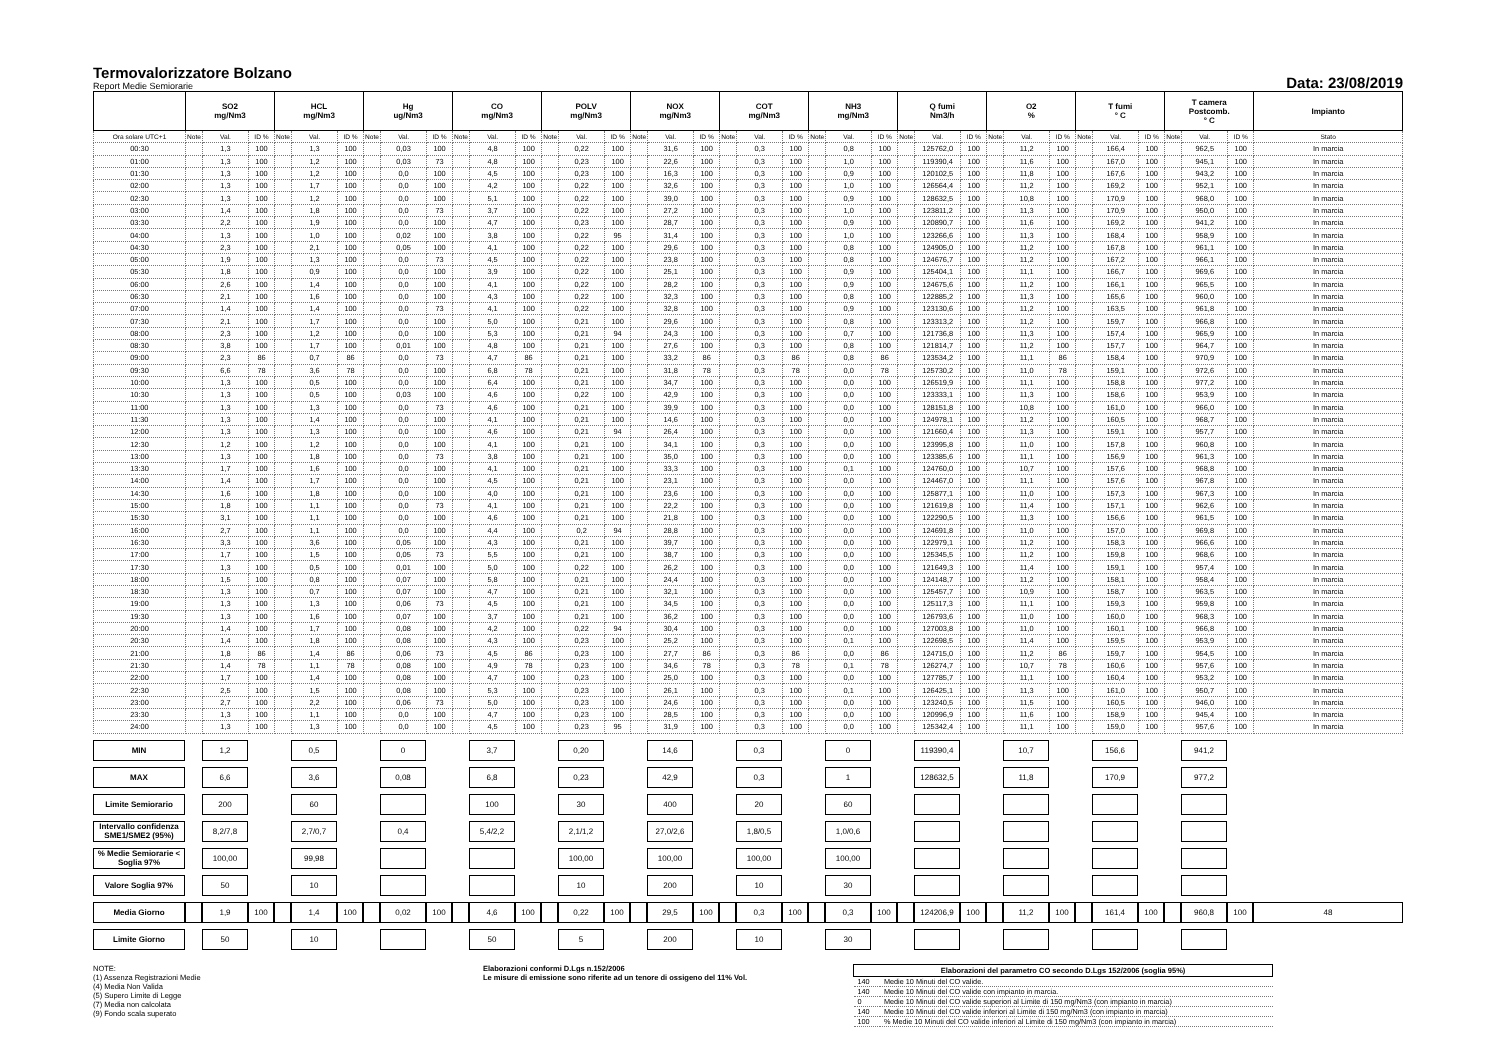Termovalorizzatore Bolzano
Report Medie Semiorarie
Data: 23/08/2019
| | SO2 mg/Nm3 | | | HCL mg/Nm3 | | | Hg ug/Nm3 | | | CO mg/Nm3 | | | POLV mg/Nm3 | | | NOX mg/Nm3 | | | COT mg/Nm3 | | | NH3 mg/Nm3 | | | Q fumi Nm3/h | | | O2 % | | | T fumi ° C | | | T camera Postcomb. ° C | | | Impianto |
| --- | --- | --- | --- | --- | --- | --- | --- | --- | --- | --- | --- | --- | --- | --- | --- | --- | --- | --- | --- | --- | --- | --- | --- | --- | --- | --- | --- | --- | --- | --- | --- | --- | --- | --- | --- | --- | --- |
| Ora solare UTC+1 | Note | Val. | ID % | Note | Val. | ID % | Note | Val. | ID % | Note | Val. | ID % | Note | Val. | ID % | Note | Val. | ID % | Note | Val. | ID % | Note | Val. | ID % | Note | Val. | ID % | Note | Val. | ID % | Note | Val. | ID % | Note | Val. | ID % | Stato |
| 00:30 | | 1,3 | 100 | | 1,3 | 100 | | 0,03 | 100 | | 4,8 | 100 | | 0,22 | 100 | | 31,6 | 100 | | 0,3 | 100 | | 0,8 | 100 | | 125762,0 | 100 | | 11,2 | 100 | | 166,4 | 100 | | 962,5 | 100 | In marcia |
| 01:00 | | 1,3 | 100 | | 1,2 | 100 | | 0,03 | 73 | | 4,8 | 100 | | 0,23 | 100 | | 22,6 | 100 | | 0,3 | 100 | | 1,0 | 100 | | 119390,4 | 100 | | 11,6 | 100 | | 167,0 | 100 | | 945,1 | 100 | In marcia |
| 01:30 | | 1,3 | 100 | | 1,2 | 100 | | 0,0 | 100 | | 4,5 | 100 | | 0,23 | 100 | | 16,3 | 100 | | 0,3 | 100 | | 0,9 | 100 | | 120102,5 | 100 | | 11,8 | 100 | | 167,6 | 100 | | 943,2 | 100 | In marcia |
| 02:00 | | 1,3 | 100 | | 1,7 | 100 | | 0,0 | 100 | | 4,2 | 100 | | 0,22 | 100 | | 32,6 | 100 | | 0,3 | 100 | | 1,0 | 100 | | 126564,4 | 100 | | 11,2 | 100 | | 169,2 | 100 | | 952,1 | 100 | In marcia |
| 02:30 | | 1,3 | 100 | | 1,2 | 100 | | 0,0 | 100 | | 5,1 | 100 | | 0,22 | 100 | | 39,0 | 100 | | 0,3 | 100 | | 0,9 | 100 | | 128632,5 | 100 | | 10,8 | 100 | | 170,9 | 100 | | 968,0 | 100 | In marcia |
| 03:00 | | 1,4 | 100 | | 1,8 | 100 | | 0,0 | 73 | | 3,7 | 100 | | 0,22 | 100 | | 27,2 | 100 | | 0,3 | 100 | | 1,0 | 100 | | 123811,2 | 100 | | 11,3 | 100 | | 170,9 | 100 | | 950,0 | 100 | In marcia |
| 03:30 | | 2,2 | 100 | | 1,9 | 100 | | 0,0 | 100 | | 4,7 | 100 | | 0,23 | 100 | | 28,7 | 100 | | 0,3 | 100 | | 0,9 | 100 | | 120890,7 | 100 | | 11,6 | 100 | | 169,2 | 100 | | 941,2 | 100 | In marcia |
| 04:00 | | 1,3 | 100 | | 1,0 | 100 | | 0,02 | 100 | | 3,8 | 100 | | 0,22 | 95 | | 31,4 | 100 | | 0,3 | 100 | | 1,0 | 100 | | 123266,6 | 100 | | 11,3 | 100 | | 168,4 | 100 | | 958,9 | 100 | In marcia |
| 04:30 | | 2,3 | 100 | | 2,1 | 100 | | 0,05 | 100 | | 4,1 | 100 | | 0,22 | 100 | | 29,6 | 100 | | 0,3 | 100 | | 0,8 | 100 | | 124905,0 | 100 | | 11,2 | 100 | | 167,8 | 100 | | 961,1 | 100 | In marcia |
| 05:00 | | 1,9 | 100 | | 1,3 | 100 | | 0,0 | 73 | | 4,5 | 100 | | 0,22 | 100 | | 23,8 | 100 | | 0,3 | 100 | | 0,8 | 100 | | 124676,7 | 100 | | 11,2 | 100 | | 167,2 | 100 | | 966,1 | 100 | In marcia |
| 05:30 | | 1,8 | 100 | | 0,9 | 100 | | 0,0 | 100 | | 3,9 | 100 | | 0,22 | 100 | | 25,1 | 100 | | 0,3 | 100 | | 0,9 | 100 | | 125404,1 | 100 | | 11,1 | 100 | | 166,7 | 100 | | 969,6 | 100 | In marcia |
| 06:00 | | 2,6 | 100 | | 1,4 | 100 | | 0,0 | 100 | | 4,1 | 100 | | 0,22 | 100 | | 28,2 | 100 | | 0,3 | 100 | | 0,9 | 100 | | 124675,6 | 100 | | 11,2 | 100 | | 166,1 | 100 | | 965,5 | 100 | In marcia |
| 06:30 | | 2,1 | 100 | | 1,6 | 100 | | 0,0 | 100 | | 4,3 | 100 | | 0,22 | 100 | | 32,3 | 100 | | 0,3 | 100 | | 0,8 | 100 | | 122885,2 | 100 | | 11,3 | 100 | | 165,6 | 100 | | 960,0 | 100 | In marcia |
| 07:00 | | 1,4 | 100 | | 1,4 | 100 | | 0,0 | 73 | | 4,1 | 100 | | 0,22 | 100 | | 32,8 | 100 | | 0,3 | 100 | | 0,9 | 100 | | 123130,6 | 100 | | 11,2 | 100 | | 163,5 | 100 | | 961,8 | 100 | In marcia |
| 07:30 | | 2,1 | 100 | | 1,7 | 100 | | 0,0 | 100 | | 5,0 | 100 | | 0,21 | 100 | | 29,6 | 100 | | 0,3 | 100 | | 0,8 | 100 | | 123313,2 | 100 | | 11,2 | 100 | | 159,7 | 100 | | 966,8 | 100 | In marcia |
| 08:00 | | 2,3 | 100 | | 1,2 | 100 | | 0,0 | 100 | | 5,3 | 100 | | 0,21 | 94 | | 24,3 | 100 | | 0,3 | 100 | | 0,7 | 100 | | 121736,8 | 100 | | 11,3 | 100 | | 157,4 | 100 | | 965,9 | 100 | In marcia |
| 08:30 | | 3,8 | 100 | | 1,7 | 100 | | 0,01 | 100 | | 4,8 | 100 | | 0,21 | 100 | | 27,6 | 100 | | 0,3 | 100 | | 0,8 | 100 | | 121814,7 | 100 | | 11,2 | 100 | | 157,7 | 100 | | 964,7 | 100 | In marcia |
| 09:00 | | 2,3 | 86 | | 0,7 | 86 | | 0,0 | 73 | | 4,7 | 86 | | 0,21 | 100 | | 33,2 | 86 | | 0,3 | 86 | | 0,8 | 86 | | 123534,2 | 100 | | 11,1 | 86 | | 158,4 | 100 | | 970,9 | 100 | In marcia |
| 09:30 | | 6,6 | 78 | | 3,6 | 78 | | 0,0 | 100 | | 6,8 | 78 | | 0,21 | 100 | | 31,8 | 78 | | 0,3 | 78 | | 0,0 | 78 | | 125730,2 | 100 | | 11,0 | 78 | | 159,1 | 100 | | 972,6 | 100 | In marcia |
| 10:00 | | 1,3 | 100 | | 0,5 | 100 | | 0,0 | 100 | | 6,4 | 100 | | 0,21 | 100 | | 34,7 | 100 | | 0,3 | 100 | | 0,0 | 100 | | 126519,9 | 100 | | 11,1 | 100 | | 158,8 | 100 | | 977,2 | 100 | In marcia |
| 10:30 | | 1,3 | 100 | | 0,5 | 100 | | 0,03 | 100 | | 4,6 | 100 | | 0,22 | 100 | | 42,9 | 100 | | 0,3 | 100 | | 0,0 | 100 | | 123333,1 | 100 | | 11,3 | 100 | | 158,6 | 100 | | 953,9 | 100 | In marcia |
| 11:00 | | 1,3 | 100 | | 1,3 | 100 | | 0,0 | 73 | | 4,6 | 100 | | 0,21 | 100 | | 39,9 | 100 | | 0,3 | 100 | | 0,0 | 100 | | 128151,8 | 100 | | 10,8 | 100 | | 161,0 | 100 | | 966,0 | 100 | In marcia |
| 11:30 | | 1,3 | 100 | | 1,4 | 100 | | 0,0 | 100 | | 4,1 | 100 | | 0,21 | 100 | | 14,6 | 100 | | 0,3 | 100 | | 0,0 | 100 | | 124978,1 | 100 | | 11,2 | 100 | | 160,5 | 100 | | 968,7 | 100 | In marcia |
| 12:00 | | 1,3 | 100 | | 1,3 | 100 | | 0,0 | 100 | | 4,6 | 100 | | 0,21 | 94 | | 26,4 | 100 | | 0,3 | 100 | | 0,0 | 100 | | 121660,4 | 100 | | 11,3 | 100 | | 159,1 | 100 | | 957,7 | 100 | In marcia |
| 12:30 | | 1,2 | 100 | | 1,2 | 100 | | 0,0 | 100 | | 4,1 | 100 | | 0,21 | 100 | | 34,1 | 100 | | 0,3 | 100 | | 0,0 | 100 | | 123995,8 | 100 | | 11,0 | 100 | | 157,8 | 100 | | 960,8 | 100 | In marcia |
| 13:00 | | 1,3 | 100 | | 1,8 | 100 | | 0,0 | 73 | | 3,8 | 100 | | 0,21 | 100 | | 35,0 | 100 | | 0,3 | 100 | | 0,0 | 100 | | 123385,6 | 100 | | 11,1 | 100 | | 156,9 | 100 | | 961,3 | 100 | In marcia |
| 13:30 | | 1,7 | 100 | | 1,6 | 100 | | 0,0 | 100 | | 4,1 | 100 | | 0,21 | 100 | | 33,3 | 100 | | 0,3 | 100 | | 0,1 | 100 | | 124760,0 | 100 | | 10,7 | 100 | | 157,6 | 100 | | 968,8 | 100 | In marcia |
| 14:00 | | 1,4 | 100 | | 1,7 | 100 | | 0,0 | 100 | | 4,5 | 100 | | 0,21 | 100 | | 23,1 | 100 | | 0,3 | 100 | | 0,0 | 100 | | 124467,0 | 100 | | 11,1 | 100 | | 157,6 | 100 | | 967,8 | 100 | In marcia |
| 14:30 | | 1,6 | 100 | | 1,8 | 100 | | 0,0 | 100 | | 4,0 | 100 | | 0,21 | 100 | | 23,6 | 100 | | 0,3 | 100 | | 0,0 | 100 | | 125877,1 | 100 | | 11,0 | 100 | | 157,3 | 100 | | 967,3 | 100 | In marcia |
| 15:00 | | 1,8 | 100 | | 1,1 | 100 | | 0,0 | 73 | | 4,1 | 100 | | 0,21 | 100 | | 22,2 | 100 | | 0,3 | 100 | | 0,0 | 100 | | 121619,8 | 100 | | 11,4 | 100 | | 157,1 | 100 | | 962,6 | 100 | In marcia |
| 15:30 | | 3,1 | 100 | | 1,1 | 100 | | 0,0 | 100 | | 4,6 | 100 | | 0,21 | 100 | | 21,8 | 100 | | 0,3 | 100 | | 0,0 | 100 | | 122290,5 | 100 | | 11,3 | 100 | | 156,6 | 100 | | 961,5 | 100 | In marcia |
| 16:00 | | 2,7 | 100 | | 1,1 | 100 | | 0,0 | 100 | | 4,4 | 100 | | 0,2 | 94 | | 28,8 | 100 | | 0,3 | 100 | | 0,0 | 100 | | 124691,8 | 100 | | 11,0 | 100 | | 157,0 | 100 | | 969,8 | 100 | In marcia |
| 16:30 | | 3,3 | 100 | | 3,6 | 100 | | 0,05 | 100 | | 4,3 | 100 | | 0,21 | 100 | | 39,7 | 100 | | 0,3 | 100 | | 0,0 | 100 | | 122979,1 | 100 | | 11,2 | 100 | | 158,3 | 100 | | 966,6 | 100 | In marcia |
| 17:00 | | 1,7 | 100 | | 1,5 | 100 | | 0,05 | 73 | | 5,5 | 100 | | 0,21 | 100 | | 38,7 | 100 | | 0,3 | 100 | | 0,0 | 100 | | 125345,5 | 100 | | 11,2 | 100 | | 159,8 | 100 | | 968,6 | 100 | In marcia |
| 17:30 | | 1,3 | 100 | | 0,5 | 100 | | 0,01 | 100 | | 5,0 | 100 | | 0,22 | 100 | | 26,2 | 100 | | 0,3 | 100 | | 0,0 | 100 | | 121649,3 | 100 | | 11,4 | 100 | | 159,1 | 100 | | 957,4 | 100 | In marcia |
| 18:00 | | 1,5 | 100 | | 0,8 | 100 | | 0,07 | 100 | | 5,8 | 100 | | 0,21 | 100 | | 24,4 | 100 | | 0,3 | 100 | | 0,0 | 100 | | 124148,7 | 100 | | 11,2 | 100 | | 158,1 | 100 | | 958,4 | 100 | In marcia |
| 18:30 | | 1,3 | 100 | | 0,7 | 100 | | 0,07 | 100 | | 4,7 | 100 | | 0,21 | 100 | | 32,1 | 100 | | 0,3 | 100 | | 0,0 | 100 | | 125457,7 | 100 | | 10,9 | 100 | | 158,7 | 100 | | 963,5 | 100 | In marcia |
| 19:00 | | 1,3 | 100 | | 1,3 | 100 | | 0,06 | 73 | | 4,5 | 100 | | 0,21 | 100 | | 34,5 | 100 | | 0,3 | 100 | | 0,0 | 100 | | 125117,3 | 100 | | 11,1 | 100 | | 159,3 | 100 | | 959,8 | 100 | In marcia |
| 19:30 | | 1,3 | 100 | | 1,6 | 100 | | 0,07 | 100 | | 3,7 | 100 | | 0,21 | 100 | | 36,2 | 100 | | 0,3 | 100 | | 0,0 | 100 | | 126793,6 | 100 | | 11,0 | 100 | | 160,0 | 100 | | 968,3 | 100 | In marcia |
| 20:00 | | 1,4 | 100 | | 1,7 | 100 | | 0,08 | 100 | | 4,2 | 100 | | 0,22 | 94 | | 30,4 | 100 | | 0,3 | 100 | | 0,0 | 100 | | 127003,8 | 100 | | 11,0 | 100 | | 160,1 | 100 | | 966,8 | 100 | In marcia |
| 20:30 | | 1,4 | 100 | | 1,8 | 100 | | 0,08 | 100 | | 4,3 | 100 | | 0,23 | 100 | | 25,2 | 100 | | 0,3 | 100 | | 0,1 | 100 | | 122698,5 | 100 | | 11,4 | 100 | | 159,5 | 100 | | 953,9 | 100 | In marcia |
| 21:00 | | 1,8 | 86 | | 1,4 | 86 | | 0,06 | 73 | | 4,5 | 86 | | 0,23 | 100 | | 27,7 | 86 | | 0,3 | 86 | | 0,0 | 86 | | 124715,0 | 100 | | 11,2 | 86 | | 159,7 | 100 | | 954,5 | 100 | In marcia |
| 21:30 | | 1,4 | 78 | | 1,1 | 78 | | 0,08 | 100 | | 4,9 | 78 | | 0,23 | 100 | | 34,6 | 78 | | 0,3 | 78 | | 0,1 | 78 | | 126274,7 | 100 | | 10,7 | 78 | | 160,6 | 100 | | 957,6 | 100 | In marcia |
| 22:00 | | 1,7 | 100 | | 1,4 | 100 | | 0,08 | 100 | | 4,7 | 100 | | 0,23 | 100 | | 25,0 | 100 | | 0,3 | 100 | | 0,0 | 100 | | 127785,7 | 100 | | 11,1 | 100 | | 160,4 | 100 | | 953,2 | 100 | In marcia |
| 22:30 | | 2,5 | 100 | | 1,5 | 100 | | 0,08 | 100 | | 5,3 | 100 | | 0,23 | 100 | | 26,1 | 100 | | 0,3 | 100 | | 0,1 | 100 | | 126425,1 | 100 | | 11,3 | 100 | | 161,0 | 100 | | 950,7 | 100 | In marcia |
| 23:00 | | 2,7 | 100 | | 2,2 | 100 | | 0,06 | 73 | | 5,0 | 100 | | 0,23 | 100 | | 24,6 | 100 | | 0,3 | 100 | | 0,0 | 100 | | 123240,5 | 100 | | 11,5 | 100 | | 160,5 | 100 | | 946,0 | 100 | In marcia |
| 23:30 | | 1,3 | 100 | | 1,1 | 100 | | 0,0 | 100 | | 4,7 | 100 | | 0,23 | 100 | | 28,5 | 100 | | 0,3 | 100 | | 0,0 | 100 | | 120996,9 | 100 | | 11,6 | 100 | | 158,9 | 100 | | 945,4 | 100 | In marcia |
| 24:00 | | 1,3 | 100 | | 1,3 | 100 | | 0,0 | 100 | | 4,5 | 100 | | 0,23 | 95 | | 31,9 | 100 | | 0,3 | 100 | | 0,0 | 100 | | 125342,4 | 100 | | 11,1 | 100 | | 159,0 | 100 | | 957,6 | 100 | In marcia |
| MIN | | 1,2 | | | 0,5 | | | 0 | | | 3,7 | | | 0,20 | | | 14,6 | | | 0,3 | | | 0 | | | 119390,4 | | | 10,7 | | | 156,6 | | | 941,2 | | |
| MAX | | 6,6 | | | 3,6 | | | 0,08 | | | 6,8 | | | 0,23 | | | 42,9 | | | 0,3 | | | 1 | | | 128632,5 | | | 11,8 | | | 170,9 | | | 977,2 | | |
| Limite Semiorario | | 200 | | | 60 | | | | | | 100 | | | 30 | | | 400 | | | 20 | | | 60 | | | | | | | | | | | | | | |
| Intervallo confidenza SME1/SME2 (95%) | | 8,2/7,8 | | | 2,7/0,7 | | | 0,4 | | | 5,4/2,2 | | | 2,1/1,2 | | | 27,0/2,6 | | | 1,8/0,5 | | | 1,0/0,6 | | | | | | | | | | | | | | |
| % Medie Semiorarie < Soglia 97% | | 100,00 | | | 99,98 | | | | | | | | | 100,00 | | | 100,00 | | | 100,00 | | | 100,00 | | | | | | | | | | | | | | |
| Valore Soglia 97% | | 50 | | | 10 | | | | | | | | | 10 | | | 200 | | | 10 | | | 30 | | | | | | | | | | | | | | |
| Media Giorno | | 1,9 | 100 | | 1,4 | 100 | | 0,02 | 100 | | 4,6 | 100 | | 0,22 | 100 | | 29,5 | 100 | | 0,3 | 100 | | 0,3 | 100 | | 124206,9 | 100 | | 11,2 | 100 | | 161,4 | 100 | | 960,8 | 100 | 48 |
| Limite Giorno | | 50 | | | 10 | | | | | | 50 | | | 5 | | | 200 | | | 10 | | | 30 | | | | | | | | | | | | | | |
NOTE:
(1) Assenza Registrazioni Medie
(4) Media Non Valida
(5) Supero Limite di Legge
(7) Media non calcolata
(9) Fondo scala superato
Elaborazioni conformi D.Lgs n.152/2006
Le misure di emissione sono riferite ad un tenore di ossigeno del 11% Vol.
| Elaborazioni del parametro CO secondo D.Lgs 152/2006 (soglia 95%) | |
| --- | --- |
| 140 | Medie 10 Minuti del CO valide. |
| 140 | Medie 10 Minuti del CO valide con impianto in marcia. |
| 0 | Medie 10 Minuti del CO valide superiori al Limite di 150 mg/Nm3 (con impianto in marcia) |
| 140 | Medie 10 Minuti del CO valide inferiori al Limite di 150 mg/Nm3 (con impianto in marcia) |
| 100 | % Medie 10 Minuti del CO valide inferiori al Limite di 150 mg/Nm3 (con impianto in marcia) |